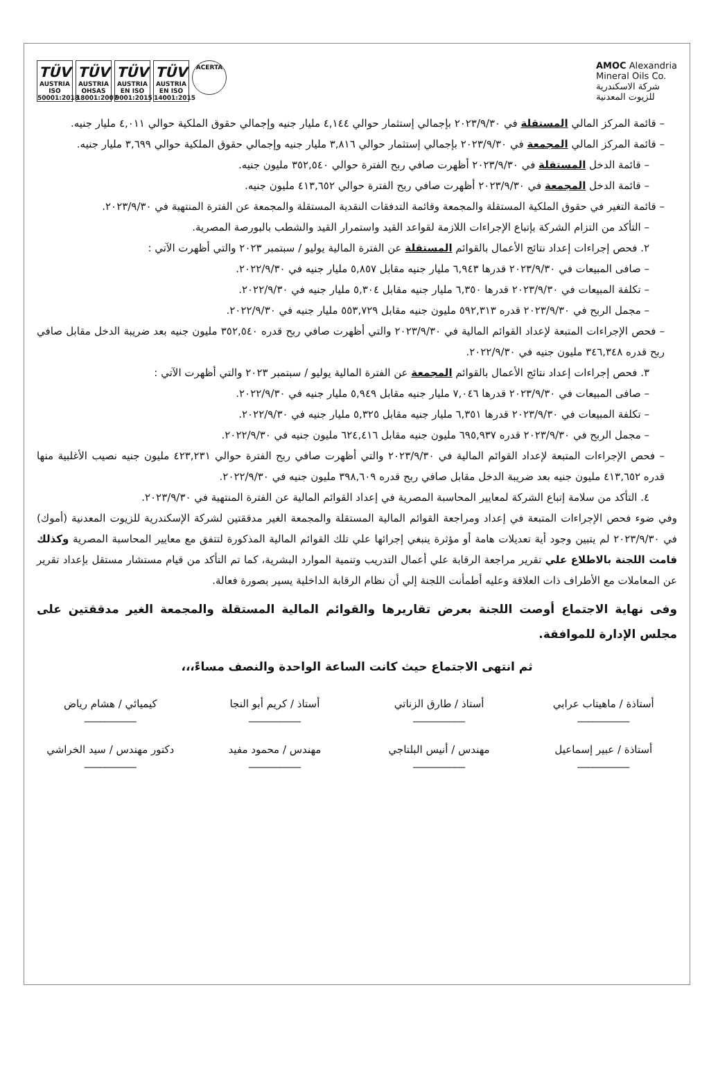TÜV
AUSTRIA ISO 50001:2018
TÜV
AUSTRIA OHSAS 18001:2007
TÜV
AUSTRIA EN ISO 9001:2015
TÜV
AUSTRIA EN ISO 14001:2015
ACERTA
AMOC Alexandria
Mineral Oils Co.
شركة الاسكندرية
للزيوت المعدنية
– قائمة المركز المالي المستقلة في ٢٠٢٣/٩/٣٠ بإجمالي إستثمار حوالي ٤,١٤٤ مليار جنيه وإجمالي حقوق الملكية حوالي ٤,٠١١ مليار جنيه.
– قائمة المركز المالي المجمعة في ٢٠٢٣/٩/٣٠ بإجمالي إستثمار حوالي ٣,٨١٦ مليار جنيه وإجمالي حقوق الملكية حوالي ٣,٦٩٩ مليار جنيه.
– قائمة الدخل المستقلة في ٢٠٢٣/٩/٣٠ أظهرت صافي ربح الفترة حوالي ٣٥٢,٥٤٠ مليون جنيه.
– قائمة الدخل المجمعة في ٢٠٢٣/٩/٣٠ أظهرت صافي ربح الفترة حوالي ٤١٣,٦٥٢ مليون جنيه.
– قائمة التغير في حقوق الملكية المستقلة والمجمعة وقائمة التدفقات النقدية المستقلة والمجمعة عن الفترة المنتهية في ٢٠٢٣/٩/٣٠.
– التأكد من التزام الشركة بإتباع الإجراءات اللازمة لقواعد القيد واستمرار القيد والشطب بالبورصة المصرية.
٢. فحص إجراءات إعداد نتائج الأعمال بالقوائم المستقلة عن الفترة المالية يوليو / سبتمبر ٢٠٢٣ والتي أظهرت الآتي :
– صافى المبيعات في ٢٠٢٣/٩/٣٠ قدرها ٦,٩٤٣ مليار جنيه مقابل ٥,٨٥٧ مليار جنيه في ٢٠٢٢/٩/٣٠.
– تكلفة المبيعات في ٢٠٢٣/٩/٣٠ قدرها ٦,٣٥٠ مليار جنيه مقابل ٥,٣٠٤ مليار جنيه في ٢٠٢٢/٩/٣٠.
– مجمل الربح في ٢٠٢٣/٩/٣٠ قدره ٥٩٢,٣١٣ مليون جنيه مقابل ٥٥٣,٧٢٩ مليار جنيه في ٢٠٢٢/٩/٣٠.
– فحص الإجراءات المتبعة لإعداد القوائم المالية في ٢٠٢٣/٩/٣٠ والتي أظهرت صافي ربح قدره ٣٥٢,٥٤٠ مليون جنيه بعد ضريبة الدخل مقابل صافي ربح قدره ٣٤٦,٣٤٨ مليون جنيه في ٢٠٢٢/٩/٣٠.
٣. فحص إجراءات إعداد نتائج الأعمال بالقوائم المجمعة عن الفترة المالية يوليو / سبتمبر ٢٠٢٣ والتي أظهرت الآتي :
– صافى المبيعات في ٢٠٢٣/٩/٣٠ قدرها ٧,٠٤٦ مليار جنيه مقابل ٥,٩٤٩ مليار جنيه في ٢٠٢٢/٩/٣٠.
– تكلفة المبيعات في ٢٠٢٣/٩/٣٠ قدرها ٦,٣٥١ مليار جنيه مقابل ٥,٣٢٥ مليار جنيه في ٢٠٢٢/٩/٣٠.
– مجمل الربح في ٢٠٢٣/٩/٣٠ قدره ٦٩٥,٩٣٧ مليون جنيه مقابل ٦٢٤,٤١٦ مليون جنيه في ٢٠٢٢/٩/٣٠.
– فحص الإجراءات المتبعة لإعداد القوائم المالية في ٢٠٢٣/٩/٣٠ والتي أظهرت صافي ربح الفترة حوالي ٤٢٣,٢٣١ مليون جنيه نصيب الأغلبية منها قدره ٤١٣,٦٥٢ مليون جنيه بعد ضريبة الدخل مقابل صافي ربح قدره ٣٩٨,٦٠٩ مليون جنيه في ٢٠٢٢/٩/٣٠.
٤. التأكد من سلامة إتباع الشركة لمعايير المحاسبة المصرية في إعداد القوائم المالية عن الفترة المنتهية في ٢٠٢٣/٩/٣٠.
وفي ضوء فحص الإجراءات المتبعة في إعداد ومراجعة القوائم المالية المستقلة والمجمعة الغير مدققتين لشركة الإسكندرية للزيوت المعدنية (أموك) في ٢٠٢٣/٩/٣٠ لم يتبين وجود أية تعديلات هامة أو مؤثرة ينبغي إجرائها علي تلك القوائم المالية المذكورة لتتفق مع معايير المحاسبة المصرية وكذلك قامت اللجنة بالاطلاع علي تقرير مراجعة الرقابة علي أعمال التدريب وتنمية الموارد البشرية، كما تم التأكد من قيام مستشار مستقل بإعداد تقرير عن المعاملات مع الأطراف ذات العلاقة وعليه أطمأنت اللجنة إلي أن نظام الرقابة الداخلية يسير بصورة فعالة.
وفى نهاية الاجتماع أوصت اللجنة بعرض تقاريرها والقوائم المالية المستقلة والمجمعة الغير مدققتين على مجلس الإدارة للموافقة.
ثم انتهى الاجتماع حيث كانت الساعة الواحدة والنصف مساءً،،،
أستاذة / ماهيتاب عرابي
__________
أستاذ / طارق الزناتي
__________
أستاذ / كريم أبو النجا
__________
كيميائي / هشام رياض
__________
أستاذة / عبير إسماعيل
__________
مهندس / أنيس البلتاجي
__________
مهندس / محمود مفيد
__________
دكتور مهندس / سيد الخراشي
__________